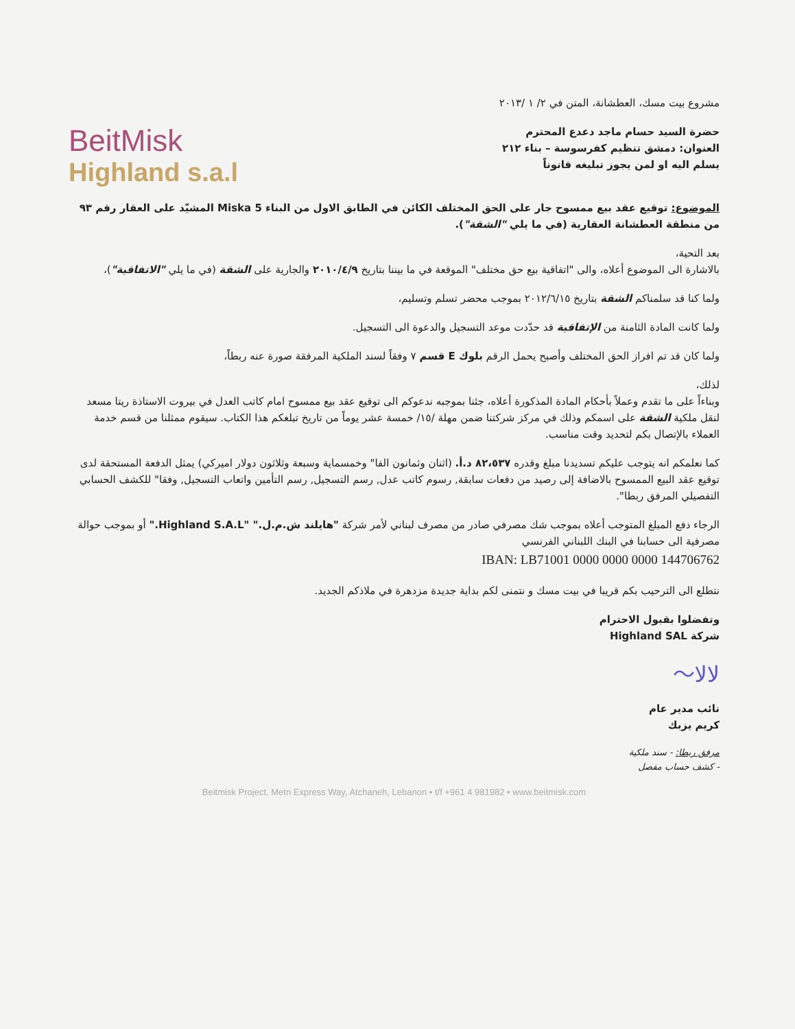مشروع بيت مسك، العطشانة، المتن في ٢/ ١ /٢٠١٣
حضرة السيد حسام ماجد دعدع المحترم
العنوان: دمشق تنظيم كفرسوسة – بناء ٢١٢
يسلم اليه او لمن يجوز تبليغه قانوناً
BeitMisk
Highland s.a.l
الموضوع: توقيع عقد بيع ممسوح جار على الحق المختلف الكائن في الطابق الاول من البناء Miska 5 المشيّد على العقار رقم ٩٣ من منطقة العطشانة العقارية (في ما يلي "الشقة").
بعد التحية،
بالاشارة الى الموضوع أعلاه، والى "اتفاقية بيع حق مختلف" الموقعة في ما بيننا بتاريخ ٢٠١٠/٤/٩ والجارية على الشقة (في ما يلي "الاتفاقية")،
ولما كنا قد سلمناكم الشقة بتاريخ ٢٠١٢/٦/١٥ بموجب محضر تسلم وتسليم،
ولما كانت المادة الثامنة من الإتفاقية قد حدّدت موعد التسجيل والدعوة الى التسجيل.
ولما كان قد تم افراز الحق المختلف وأصبح يحمل الرقم بلوك E قسم ٧ وفقاً لسند الملكية المرفقة صورة عنه ربطاً،
لذلك،
وبناءاً على ما تقدم وعملاً بأحكام المادة المذكورة أعلاه، جئنا بموجبه ندعوكم الى توقيع عقد بيع ممسوح امام كاتب العدل في بيروت الاستاذة ريتا مسعد لنقل ملكية الشقة على اسمكم وذلك في مركز شركتنا ضمن مهلة /١٥/ خمسة عشر يوماً من تاريخ تبلغكم هذا الكتاب. سيقوم ممثلنا من قسم خدمة العملاء بالإتصال بكم لتحديد وقت مناسب.
كما نعلمكم انه يتوجب عليكم تسديدنا مبلغ وقدره ٨٢،٥٣٧ د.أ. (اثنان وثمانون الفا" وخمسماية وسبعة وثلاثون دولار اميركي) يمثل الدفعة المستحقة لدى توقيع عقد البيع الممسوح بالاضافة إلى رصيد من دفعات سابقة, رسوم كاتب عدل, رسم التسجيل, رسم التأمين واتعاب التسجيل, وفقا" للكشف الحسابي التفصيلي المرفق ربطا".
الرجاء دفع المبلغ المتوجب أعلاه بموجب شك مصرفي صادر من مصرف لبناني لأمر شركة "هايلند ش.م.ل." "Highland S.A.L." أو بموجب حوالة مصرفية الى حسابنا في البنك اللبناني الفرنسي
IBAN: LB71001 0000 0000 0000 144706762
نتطلع الى الترحيب بكم قريبا في بيت مسك و نتمنى لكم بداية جديدة مزدهرة في ملاذكم الجديد.
وتفضلوا بقبول الاحترام
شركة Highland SAL
〜ﻻﻻ
نائب مدير عام
كريم يزبك
مرفق ربطا: - سند ملكية
- كشف حساب مفصل
Beitmisk Project, Metn Express Way, Atchaneh, Lebanon • t/f +961 4 981982 • www.beitmisk.com